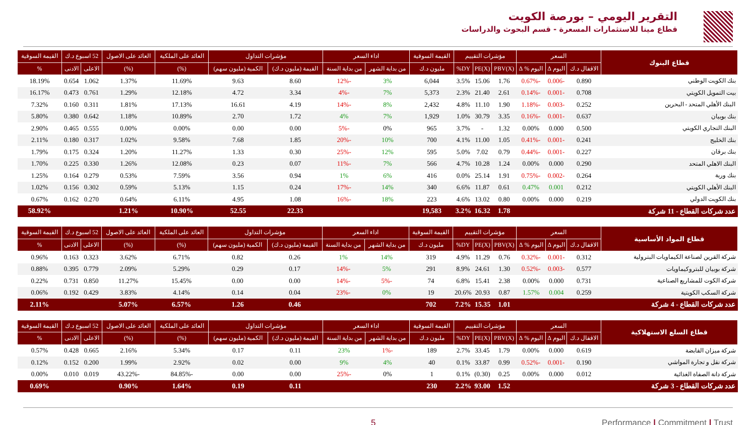التقرير اليومي – بورصة الكويت
قطاع مينا للاستثمارات المسعرة - قسم البحوث والدراسات
| قطاع البنوك | السعر | | | مؤشرات التقييم | | | القيمة السوقية | اداء السعر | | مؤشرات التداول | | العائد على الملكية | العائد على الاصول | 52 اسبوع د.ك | | القيمة السوقية |
| --- | --- | --- | --- | --- | --- | --- | --- | --- | --- | --- | --- | --- | --- | --- | --- | --- |
| | الاقفال د.ك | اليوم Δ | اليوم % Δ | PBV(X) | PE(X) | DY% | مليون د.ك | من بداية الشهر | من بداية السنة | القيمة (مليون د.ك) | الكمية (مليون سهم) | (%) | (%) | الاعلى | الادنى | % |
| بنك الكويت الوطني | 0.890 | -0.006 | -0.67% | 1.76 | 15.06 | 3.5% | 6,044 | 3% | -12% | 8.60 | 9.63 | 11.69% | 1.37% | 1.062 | 0.654 | 18.19% |
| بيت التمويل الكويتي | 0.708 | -0.001 | -0.14% | 2.61 | 21.40 | 2.3% | 5,373 | 7% | -4% | 3.34 | 4.72 | 12.18% | 1.29% | 0.761 | 0.473 | 16.17% |
| البنك الأهلي المتحد - البحرين | 0.252 | -0.003 | -1.18% | 1.90 | 11.10 | 4.8% | 2,432 | 8% | -14% | 4.19 | 16.61 | 17.13% | 1.81% | 0.311 | 0.160 | 7.32% |
| بنك بوبيان | 0.637 | -0.001 | -0.16% | 3.35 | 30.79 | 1.0% | 1,929 | 7% | 4% | 1.72 | 2.70 | 10.89% | 1.18% | 0.642 | 0.380 | 5.80% |
| البنك التجاري الكويتي | 0.500 | 0.000 | 0.00% | 1.32 | - | 3.7% | 965 | 0% | -5% | 0.00 | 0.00 | 0.00% | 0.00% | 0.555 | 0.465 | 2.90% |
| بنك الخليج | 0.241 | -0.001 | -0.41% | 1.05 | 11.00 | 4.1% | 700 | 10% | -20% | 1.85 | 7.68 | 9.58% | 1.02% | 0.317 | 0.180 | 2.11% |
| بنك برقان | 0.227 | -0.001 | -0.44% | 0.79 | 7.02 | 5.0% | 595 | 12% | -25% | 0.30 | 1.33 | 11.27% | 1.20% | 0.324 | 0.175 | 1.79% |
| البنك الاهلي المتحد | 0.290 | 0.000 | 0.00% | 1.24 | 10.28 | 4.7% | 566 | 7% | -11% | 0.07 | 0.23 | 12.08% | 1.26% | 0.330 | 0.225 | 1.70% |
| بنك وربة | 0.264 | -0.002 | -0.75% | 1.91 | 25.14 | 0.0% | 416 | 6% | 1% | 0.94 | 3.56 | 7.59% | 0.53% | 0.279 | 0.164 | 1.25% |
| البنك الأهلي الكويتي | 0.212 | 0.001 | 0.47% | 0.61 | 11.87 | 6.6% | 340 | 14% | -17% | 0.24 | 1.15 | 5.13% | 0.59% | 0.302 | 0.156 | 1.02% |
| بنك الكويت الدولي | 0.219 | 0.000 | 0.00% | 0.80 | 13.02 | 4.6% | 223 | 18% | -16% | 1.08 | 4.95 | 6.11% | 0.64% | 0.270 | 0.162 | 0.67% |
| عدد شركات القطاع - 11 شركة | | | | 1.78 | 16.32 | 3.2% | 19,583 | | | 22.33 | 52.55 | 10.90% | 1.21% | | | 58.92% |
| قطاع المواد الأساسية | السعر | | | مؤشرات التقييم | | | القيمة السوقية | اداء السعر | | مؤشرات التداول | | العائد على الملكية | العائد على الاصول | 52 اسبوع د.ك | | القيمة السوقية |
| --- | --- | --- | --- | --- | --- | --- | --- | --- | --- | --- | --- | --- | --- | --- | --- | --- |
| | الاقفال د.ك | اليوم Δ | اليوم % Δ | PBV(X) | PE(X) | DY% | مليون د.ك | من بداية الشهر | من بداية السنة | القيمة (مليون د.ك) | الكمية (مليون سهم) | (%) | (%) | الاعلى | الادنى | % |
| شركة القرين لصناعة الكيماويات البترولية | 0.312 | -0.001 | -0.32% | 0.76 | 11.29 | 4.9% | 319 | 14% | 1% | 0.26 | 0.82 | 6.71% | 3.62% | 0.323 | 0.163 | 0.96% |
| شركة بوبيان للبتروكيماويات | 0.577 | -0.003 | -0.52% | 1.30 | 24.61 | 8.9% | 291 | 5% | -14% | 0.17 | 0.29 | 5.29% | 2.09% | 0.779 | 0.395 | 0.88% |
| شركة الكوت للمشاريع الصناعية | 0.731 | 0.000 | 0.00% | 2.38 | 15.41 | 6.8% | 74 | -5% | -14% | 0.00 | 0.00 | 15.45% | 11.27% | 0.850 | 0.731 | 0.22% |
| شركة السكب الكويتية | 0.259 | 0.004 | 1.57% | 0.87 | 20.93 | 20.6% | 19 | 0% | -23% | 0.04 | 0.14 | 4.14% | 3.83% | 0.429 | 0.192 | 0.06% |
| عدد شركات القطاع - 4 شركة | | | | 1.01 | 15.35 | 7.2% | 702 | | | 0.46 | 1.26 | 6.57% | 5.07% | | | 2.11% |
| قطاع السلع الاستهلاكية | السعر | | | مؤشرات التقييم | | | القيمة السوقية | اداء السعر | | مؤشرات التداول | | العائد على الملكية | العائد على الاصول | 52 اسبوع د.ك | | القيمة السوقية |
| --- | --- | --- | --- | --- | --- | --- | --- | --- | --- | --- | --- | --- | --- | --- | --- | --- |
| | الاقفال د.ك | اليوم Δ | اليوم % Δ | PBV(X) | PE(X) | DY% | مليون د.ك | من بداية الشهر | من بداية السنة | القيمة (مليون د.ك) | الكمية (مليون سهم) | (%) | (%) | الاعلى | الادنى | % |
| شركة ميزان القابضة | 0.619 | 0.000 | 0.00% | 1.79 | 33.45 | 2.7% | 189 | -1% | 23% | 0.11 | 0.17 | 5.34% | 2.16% | 0.665 | 0.428 | 0.57% |
| شركة نقل و تجارة المواشي | 0.190 | -0.001 | -0.52% | 0.99 | 33.87 | 0.1% | 40 | 4% | 9% | 0.00 | 0.02 | 2.92% | 1.99% | 0.200 | 0.152 | 0.12% |
| شركة دانة الصفاة الغذائية | 0.012 | 0.000 | 0.00% | 0.25 | (0.30) | 0.1% | 1 | 0% | -25% | 0.00 | 0.00 | -84.85% | -43.22% | 0.019 | 0.010 | 0.00% |
| عدد شركات القطاع - 3 شركة | | | | 1.52 | 93.00 | 2.2% | 230 | | | 0.11 | 0.19 | 1.64% | 0.90% | | | 0.69% |
5 Performance | Commitment | Trust